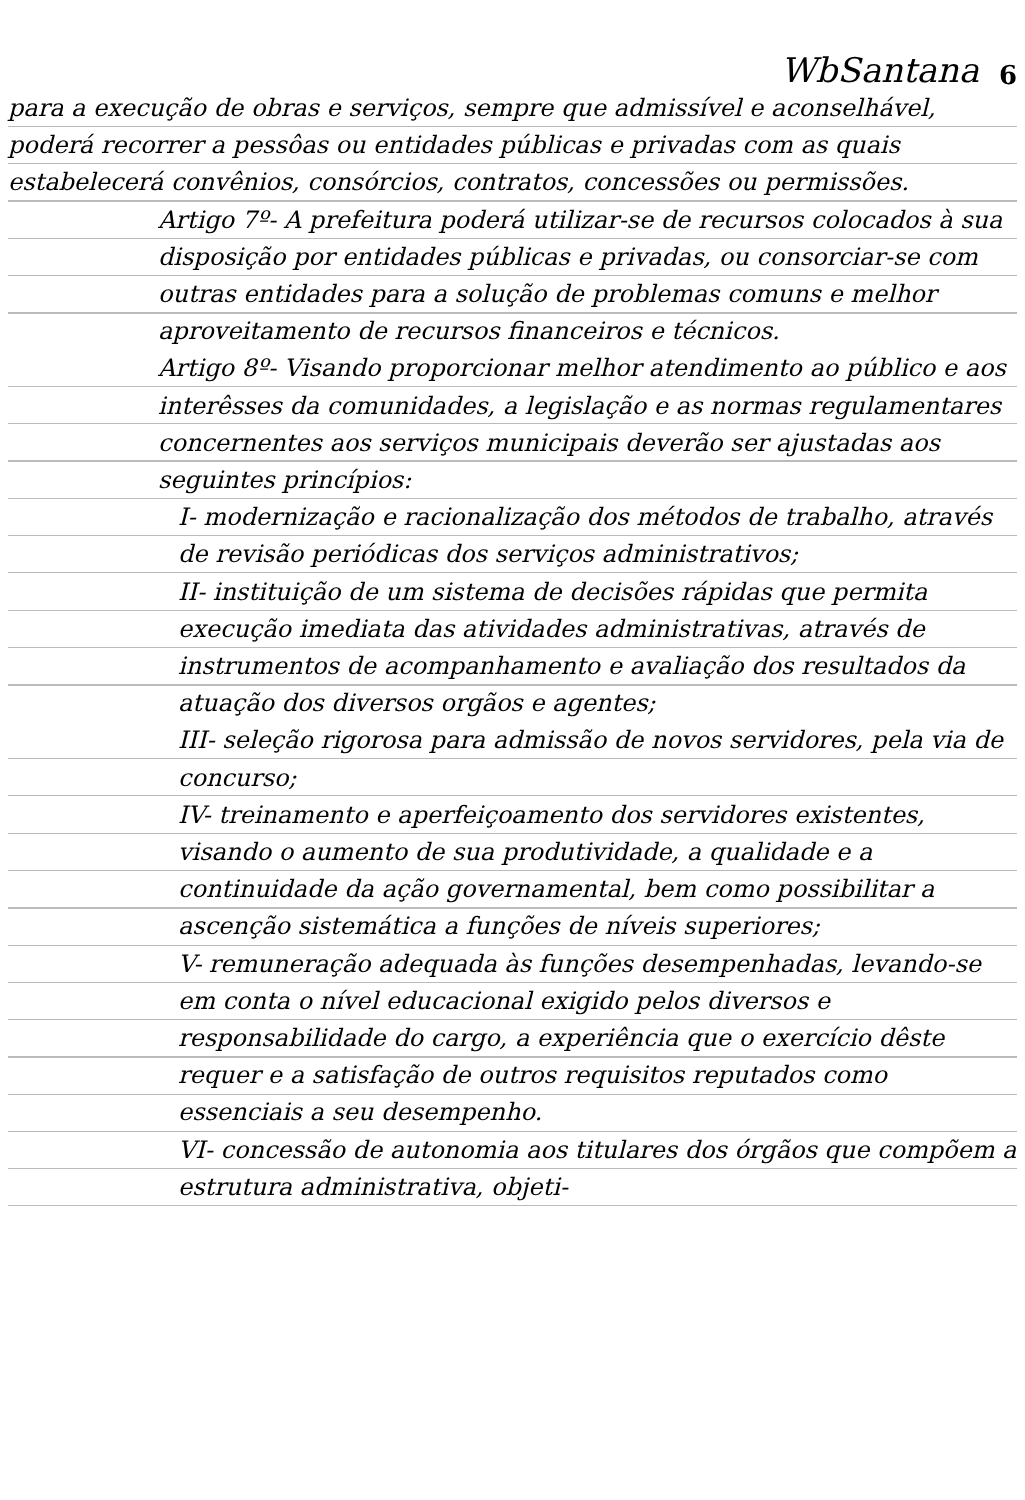WbSantana 6
para a execução de obras e serviços, sempre que admissível e aconselhável, poderá recorrer a pessôas ou entidades públicas e privadas com as quais estabelecerá convênios, consórcios, contratos, concessões ou permissões.
Artigo 7º- A prefeitura poderá utilizar-se de recursos colocados à sua disposição por entidades públicas e privadas, ou consorciar-se com outras entidades para a solução de problemas comuns e melhor aproveitamento de recursos financeiros e técnicos.
Artigo 8º- Visando proporcionar melhor atendimento ao público e aos interêsses da comunidades, a legislação e as normas regulamentares concernentes aos serviços municipais deverão ser ajustadas aos seguintes princípios:
I- modernização e racionalização dos métodos de trabalho, através de revisão periódicas dos serviços administrativos;
II- instituição de um sistema de decisões rápidas que permita execução imediata das atividades administrativas, através de instrumentos de acompanhamento e avaliação dos resultados da atuação dos diversos orgãos e agentes;
III- seleção rigorosa para admissão de novos servidores, pela via de concurso;
IV- treinamento e aperfeiçoamento dos servidores existentes, visando o aumento de sua produtividade, a qualidade e a continuidade da ação governamental, bem como possibilitar a ascenção sistemática a funções de níveis superiores;
V- remuneração adequada às funções desempenhadas, levando-se em conta o nível educacional exigido pelos diversos e responsabilidade do cargo, a experiência que o exercício dêste requer e a satisfação de outros requisitos reputados como essenciais a seu desempenho.
VI- concessão de autonomia aos titulares dos órgãos que compõem a estrutura administrativa, objeti-